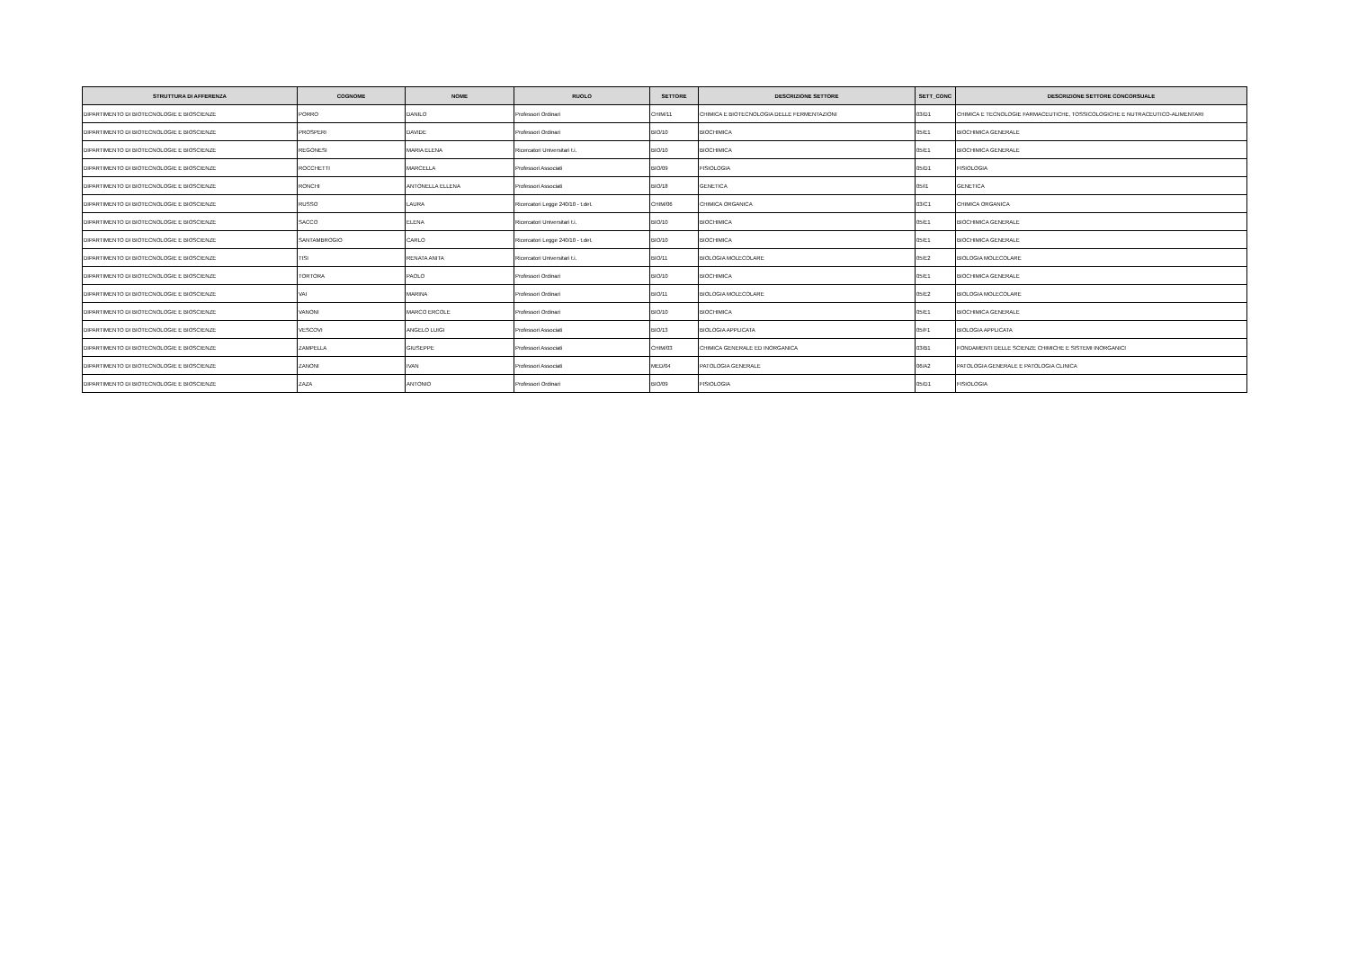| STRUTTURA DI AFFERENZA | COGNOME | NOME | RUOLO | SETTORE | DESCRIZIONE SETTORE | SETT_CONC | DESCRIZIONE SETTORE CONCORSUALE |
| --- | --- | --- | --- | --- | --- | --- | --- |
| DIPARTIMENTO DI BIOTECNOLOGIE E BIOSCIENZE | PORRO | DANILO | Professori Ordinari | CHIM/11 | CHIMICA E BIOTECNOLOGIA DELLE FERMENTAZIONI | 03/D1 | CHIMICA E TECNOLOGIE FARMACEUTICHE, TOSSICOLOGICHE E NUTRACEUTICO-ALIMENTARI |
| DIPARTIMENTO DI BIOTECNOLOGIE E BIOSCIENZE | PROSPERI | DAVIDE | Professori Ordinari | BIO/10 | BIOCHIMICA | 05/E1 | BIOCHIMICA GENERALE |
| DIPARTIMENTO DI BIOTECNOLOGIE E BIOSCIENZE | REGONESI | MARIA ELENA | Ricercatori Universitari t.i. | BIO/10 | BIOCHIMICA | 05/E1 | BIOCHIMICA GENERALE |
| DIPARTIMENTO DI BIOTECNOLOGIE E BIOSCIENZE | ROCCHETTI | MARCELLA | Professori Associati | BIO/09 | FISIOLOGIA | 05/D1 | FISIOLOGIA |
| DIPARTIMENTO DI BIOTECNOLOGIE E BIOSCIENZE | RONCHI | ANTONELLA ELLENA | Professori Associati | BIO/18 | GENETICA | 05/I1 | GENETICA |
| DIPARTIMENTO DI BIOTECNOLOGIE E BIOSCIENZE | RUSSO | LAURA | Ricercatori Legge 240/10 - t.det. | CHIM/06 | CHIMICA ORGANICA | 03/C1 | CHIMICA ORGANICA |
| DIPARTIMENTO DI BIOTECNOLOGIE E BIOSCIENZE | SACCO | ELENA | Ricercatori Universitari t.i. | BIO/10 | BIOCHIMICA | 05/E1 | BIOCHIMICA GENERALE |
| DIPARTIMENTO DI BIOTECNOLOGIE E BIOSCIENZE | SANTAMBROGIO | CARLO | Ricercatori Legge 240/10 - t.det. | BIO/10 | BIOCHIMICA | 05/E1 | BIOCHIMICA GENERALE |
| DIPARTIMENTO DI BIOTECNOLOGIE E BIOSCIENZE | TISI | RENATA ANITA | Ricercatori Universitari t.i. | BIO/11 | BIOLOGIA MOLECOLARE | 05/E2 | BIOLOGIA MOLECOLARE |
| DIPARTIMENTO DI BIOTECNOLOGIE E BIOSCIENZE | TORTORA | PAOLO | Professori Ordinari | BIO/10 | BIOCHIMICA | 05/E1 | BIOCHIMICA GENERALE |
| DIPARTIMENTO DI BIOTECNOLOGIE E BIOSCIENZE | VAI | MARINA | Professori Ordinari | BIO/11 | BIOLOGIA MOLECOLARE | 05/E2 | BIOLOGIA MOLECOLARE |
| DIPARTIMENTO DI BIOTECNOLOGIE E BIOSCIENZE | VANONI | MARCO ERCOLE | Professori Ordinari | BIO/10 | BIOCHIMICA | 05/E1 | BIOCHIMICA GENERALE |
| DIPARTIMENTO DI BIOTECNOLOGIE E BIOSCIENZE | VESCOVI | ANGELO LUIGI | Professori Associati | BIO/13 | BIOLOGIA APPLICATA | 05/F1 | BIOLOGIA APPLICATA |
| DIPARTIMENTO DI BIOTECNOLOGIE E BIOSCIENZE | ZAMPELLA | GIUSEPPE | Professori Associati | CHIM/03 | CHIMICA GENERALE ED INORGANICA | 03/B1 | FONDAMENTI DELLE SCIENZE CHIMICHE E SISTEMI INORGANICI |
| DIPARTIMENTO DI BIOTECNOLOGIE E BIOSCIENZE | ZANONI | IVAN | Professori Associati | MED/04 | PATOLOGIA GENERALE | 06/A2 | PATOLOGIA GENERALE E PATOLOGIA CLINICA |
| DIPARTIMENTO DI BIOTECNOLOGIE E BIOSCIENZE | ZAZA | ANTONIO | Professori Ordinari | BIO/09 | FISIOLOGIA | 05/D1 | FISIOLOGIA |